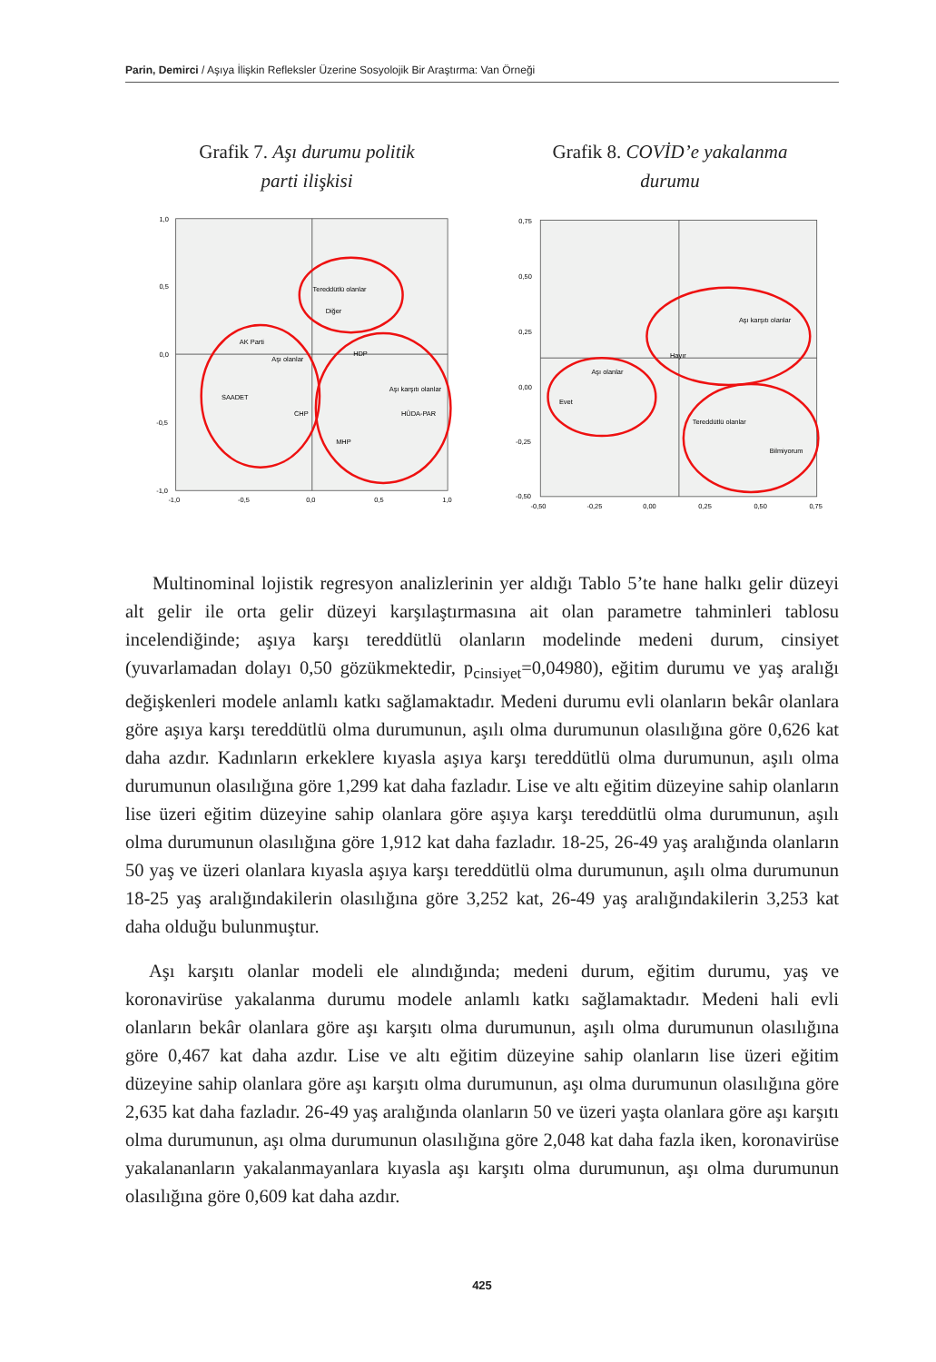Parin, Demirci / Aşıya İlişkin Refleksler Üzerine Sosyolojik Bir Araştırma: Van Örneği
Grafik 7. Aşı durumu politik
parti ilişkisi
1,0
0,5
0,0
-0,5
-1,0
-1,0
-0,5
0,0
0,5
1,0
Tereddütlü olanlar
Diğer
AK Parti
Aşı olanlar
HDP
Aşı karşıtı olanlar
SAADET
CHP
HÜDA-PAR
MHP
Grafik 8. COVİD’e yakalanma
durumu
0,75
0,50
0,25
0,00
-0,25
-0,50
-0,50
-0,25
0,00
0,25
0,50
0,75
Aşı karşıtı olanlar
Hayır
Aşı olanlar
Evet
Tereddütlü olanlar
Bilmiyorum
Multinominal lojistik regresyon analizlerinin yer aldığı Tablo 5’te hane halkı gelir düzeyi alt gelir ile orta gelir düzeyi karşılaştırmasına ait olan parametre tahminleri tablosu incelendiğinde; aşıya karşı tereddütlü olanların modelinde medeni durum, cinsiyet (yuvarlamadan dolayı 0,50 gözükmektedir, p<sub>cinsiyet</sub>=0,04980), eğitim durumu ve yaş aralığı değişkenleri modele anlamlı katkı sağlamaktadır. Medeni durumu evli olanların bekâr olanlara göre aşıya karşı tereddütlü olma durumunun, aşılı olma durumunun olasılığına göre 0,626 kat daha azdır. Kadınların erkeklere kıyasla aşıya karşı tereddütlü olma durumunun, aşılı olma durumunun olasılığına göre 1,299 kat daha fazladır. Lise ve altı eğitim düzeyine sahip olanların lise üzeri eğitim düzeyine sahip olanlara göre aşıya karşı tereddütlü olma durumunun, aşılı olma durumunun olasılığına göre 1,912 kat daha fazladır. 18-25, 26-49 yaş aralığında olanların 50 yaş ve üzeri olanlara kıyasla aşıya karşı tereddütlü olma durumunun, aşılı olma durumunun 18-25 yaş aralığındakilerin olasılığına göre 3,252 kat, 26-49 yaş aralığındakilerin 3,253 kat daha olduğu bulunmuştur.
Aşı karşıtı olanlar modeli ele alındığında; medeni durum, eğitim durumu, yaş ve koronavirüse yakalanma durumu modele anlamlı katkı sağlamaktadır. Medeni hali evli olanların bekâr olanlara göre aşı karşıtı olma durumunun, aşılı olma durumunun olasılığına göre 0,467 kat daha azdır. Lise ve altı eğitim düzeyine sahip olanların lise üzeri eğitim düzeyine sahip olanlara göre aşı karşıtı olma durumunun, aşı olma durumunun olasılığına göre 2,635 kat daha fazladır. 26-49 yaş aralığında olanların 50 ve üzeri yaşta olanlara göre aşı karşıtı olma durumunun, aşı olma durumunun olasılığına göre 2,048 kat daha fazla iken, koronavirüse yakalananların yakalanmayanlara kıyasla aşı karşıtı olma durumunun, aşı olma durumunun olasılığına göre 0,609 kat daha azdır.
425